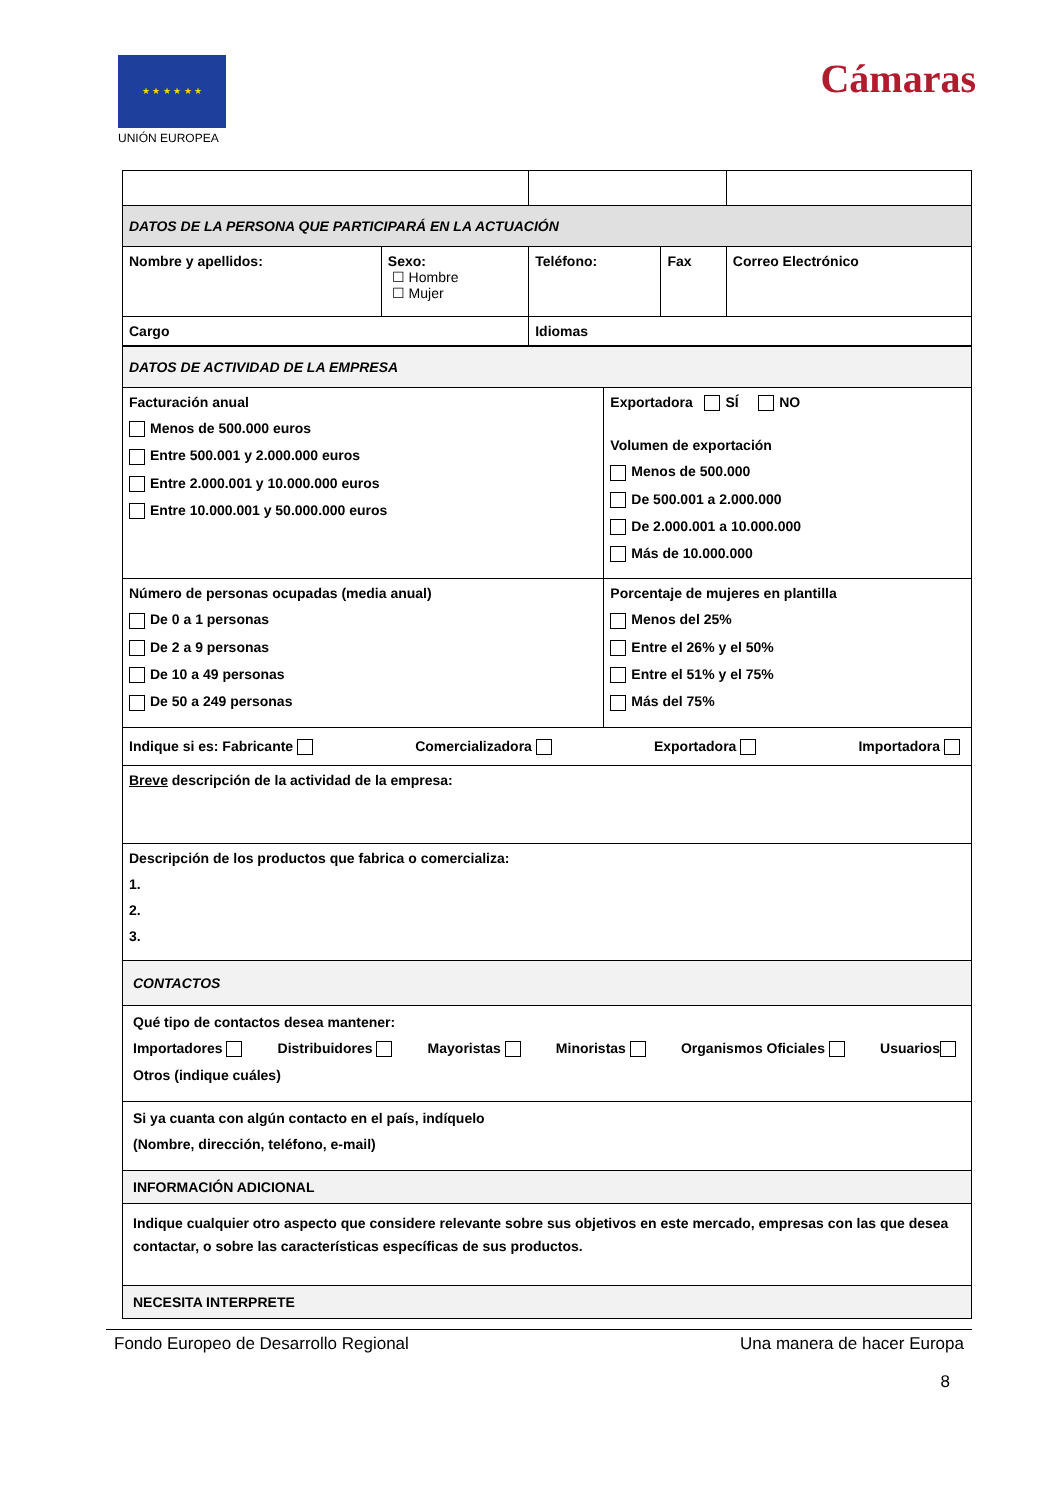★ ★ ★ ★ ★ ★
UNIÓN EUROPEA
Cámaras
| DATOS DE LA PERSONA QUE PARTICIPARÁ EN LA ACTUACIÓN | | | | |
| Nombre y apellidos: | Sexo: ☐ Hombre ☐ Mujer | Teléfono: | Fax | Correo Electrónico |
| Cargo | | Idiomas | | |
| DATOS DE ACTIVIDAD DE LA EMPRESA | |
| Facturación anual Menos de 500.000 euros Entre 500.001 y 2.000.000 euros Entre 2.000.001 y 10.000.000 euros Entre 10.000.001 y 50.000.000 euros | Exportadora SÍ NO Volumen de exportación Menos de 500.000 De 500.001 a 2.000.000 De 2.000.001 a 10.000.000 Más de 10.000.000 |
| Número de personas ocupadas (media anual) De 0 a 1 personas De 2 a 9 personas De 10 a 49 personas De 50 a 249 personas | Porcentaje de mujeres en plantilla Menos del 25% Entre el 26% y el 50% Entre el 51% y el 75% Más del 75% |
| Indique si es: Fabricante Comercializadora Exportadora Importadora | |
| Breve descripción de la actividad de la empresa: | |
| Descripción de los productos que fabrica o comercializa: 1. 2. 3. | |
| CONTACTOS | |
| Qué tipo de contactos desea mantener: Importadores Distribuidores Mayoristas Minoristas Organismos Oficiales Usuarios Otros (indique cuáles) | |
| Si ya cuanta con algún contacto en el país, indíquelo (Nombre, dirección, teléfono, e-mail) | |
| INFORMACIÓN ADICIONAL | |
| Indique cualquier otro aspecto que considere relevante sobre sus objetivos en este mercado, empresas con las que desea contactar, o sobre las características específicas de sus productos. | |
| NECESITA INTERPRETE | |
Fondo Europeo de Desarrollo Regional Una manera de hacer Europa
8